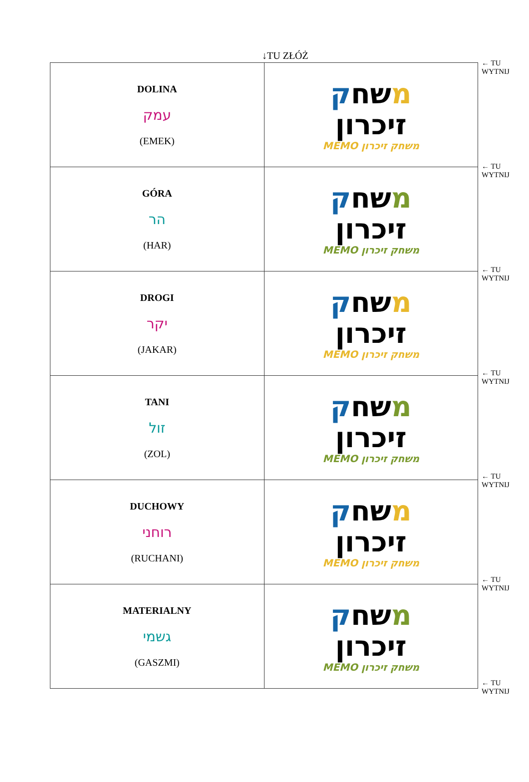↓TU ZŁÓŻ
| DOLINA עמק (EMEK) | מ שח ק זיכרון MEMO משחק זיכרון |
| GÓRA הר (HAR) | מ שח ק זיכרון MEMO משחק זיכרון |
| DROGI יקר (JAKAR) | מ שח ק זיכרון MEMO משחק זיכרון |
| TANI זול (ZOL) | מ שח ק זיכרון MEMO משחק זיכרון |
| DUCHOWY רוחני (RUCHANI) | מ שח ק זיכרון MEMO משחק זיכרון |
| MATERIALNY גשמי (GASZMI) | מ שח ק זיכרון MEMO משחק זיכרון |
← TU
WYTNIJ
← TU
WYTNIJ
← TU
WYTNIJ
← TU
WYTNIJ
← TU
WYTNIJ
← TU
WYTNIJ
← TU
WYTNIJ